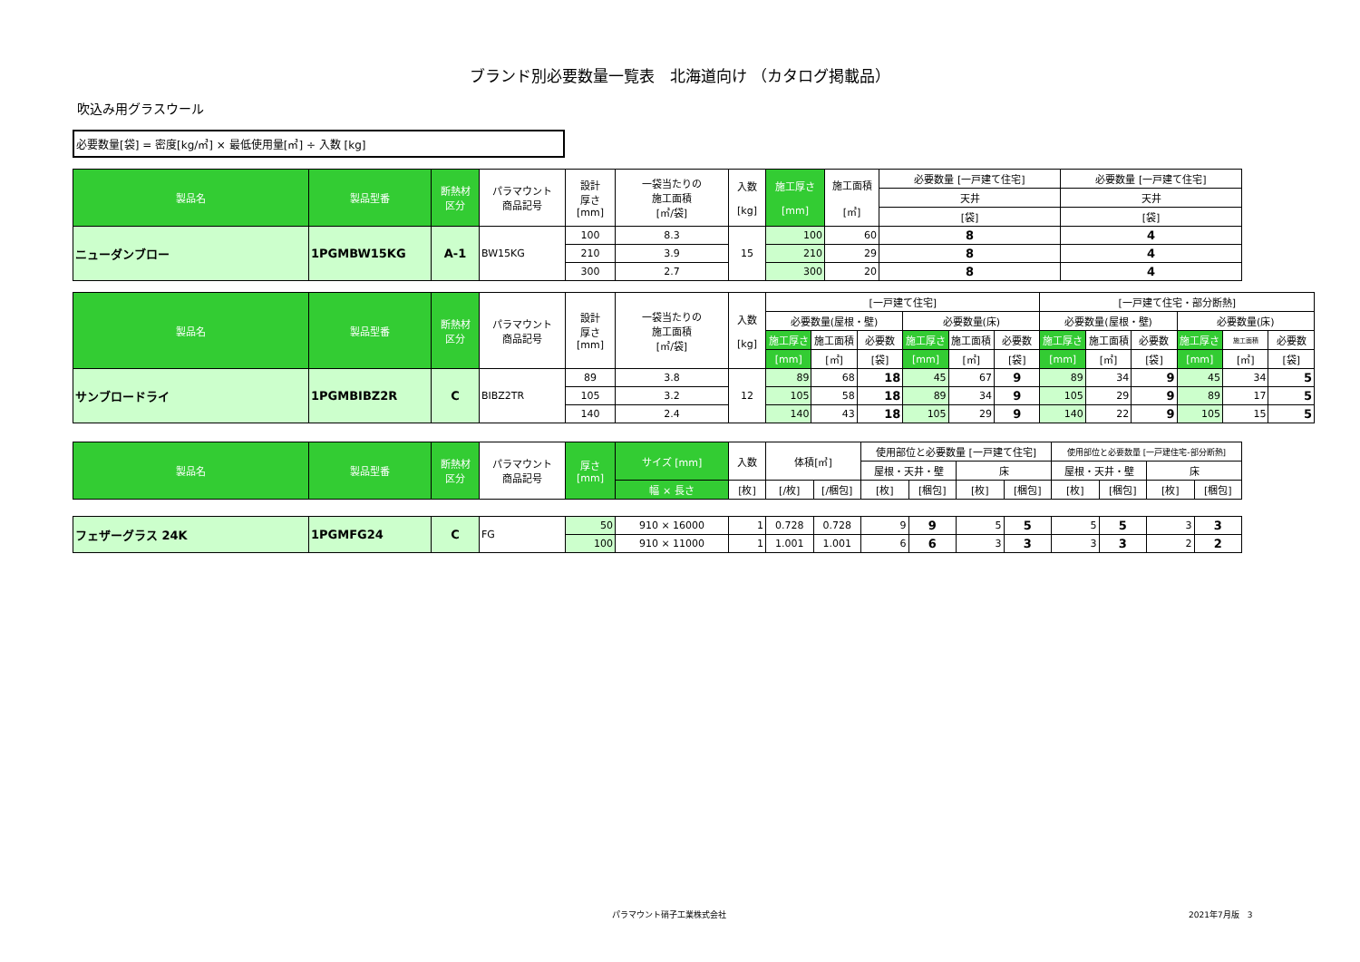ブランド別必要数量一覧表　北海道向け （カタログ掲載品）
吹込み用グラスウール
必要数量[袋] = 密度[kg/㎥] × 最低使用量[㎥] ÷ 入数 [kg]
| 製品名 | 製品型番 | 断熱材 区分 | パラマウント 商品記号 | 設計 厚さ [mm] | 一袋当たりの 施工面積 [㎡/袋] | 入数 [kg] | 施工厚さ [mm] | 施工面積 [㎡] | 必要数量 [一戸建て住宅] | 必要数量 [一戸建て住宅] |
| --- | --- | --- | --- | --- | --- | --- | --- | --- | --- | --- |
| | | | | | | | | | 天井 | 天井 |
| | | | | | | | | | [袋] | [袋] |
| ニューダンブロー | 1PGMBW15KG | A-1 | BW15KG | 100 | 8.3 | 15 | 100 | 60 | 8 | 4 |
| | | | | 210 | 3.9 | | 210 | 29 | 8 | 4 |
| | | | | 300 | 2.7 | | 300 | 20 | 8 | 4 |
| 製品名 | 製品型番 | 断熱材 区分 | パラマウント 商品記号 | 設計 厚さ [mm] | 一袋当たりの 施工面積 [㎡/袋] | 入数 [kg] | [一戸建て住宅] | | | | | | [一戸建て住宅・部分断熱] | | | | | |
| --- | --- | --- | --- | --- | --- | --- | --- | --- | --- | --- | --- | --- | --- | --- | --- | --- | --- | --- |
| | | | | | | | 必要数量(屋根・壁) | | | 必要数量(床) | | | 必要数量(屋根・壁) | | | 必要数量(床) | | |
| | | | | | | | 施工厚さ | 施工面積 | 必要数 | 施工厚さ | 施工面積 | 必要数 | 施工厚さ | 施工面積 | 必要数 | 施工厚さ | 施工面積 | 必要数 |
| | | | | | | | [mm] | [㎡] | [袋] | [mm] | [㎡] | [袋] | [mm] | [㎡] | [袋] | [mm] | [㎡] | [袋] |
| サンブロードライ | 1PGMBIBZ2R | C | BIBZ2TR | 89 | 3.8 | 12 | 89 | 68 | 18 | 45 | 67 | 9 | 89 | 34 | 9 | 45 | 34 | 5 |
| | | | | 105 | 3.2 | | 105 | 58 | 18 | 89 | 34 | 9 | 105 | 29 | 9 | 89 | 17 | 5 |
| | | | | 140 | 2.4 | | 140 | 43 | 18 | 105 | 29 | 9 | 140 | 22 | 9 | 105 | 15 | 5 |
| 製品名 | 製品型番 | 断熱材 区分 | パラマウント 商品記号 | 厚さ [mm] | サイズ [mm] | 入数 | 体積[㎥] | | 使用部位と必要数量 [一戸建て住宅] | | | | 使用部位と必要数量 [一戸建住宅-部分断熱] | | | |
| --- | --- | --- | --- | --- | --- | --- | --- | --- | --- | --- | --- | --- | --- | --- | --- | --- |
| | | | | | | | | | 屋根・天井・壁 | | 床 | | 屋根・天井・壁 | | 床 | |
| | | | | | 幅 × 長さ | [枚] | [/枚] | [/梱包] | [枚] | [梱包] | [枚] | [梱包] | [枚] | [梱包] | [枚] | [梱包] |
| フェザーグラス 24K | 1PGMFG24 | C | FG | 50 | 910 × 16000 | 1 | 0.728 | 0.728 | 9 | 9 | 5 | 5 | 5 | 5 | 3 | 3 |
| | | | | 100 | 910 × 11000 | 1 | 1.001 | 1.001 | 6 | 6 | 3 | 3 | 3 | 3 | 2 | 2 |
パラマウント硝子工業株式会社 2021年7月版　3